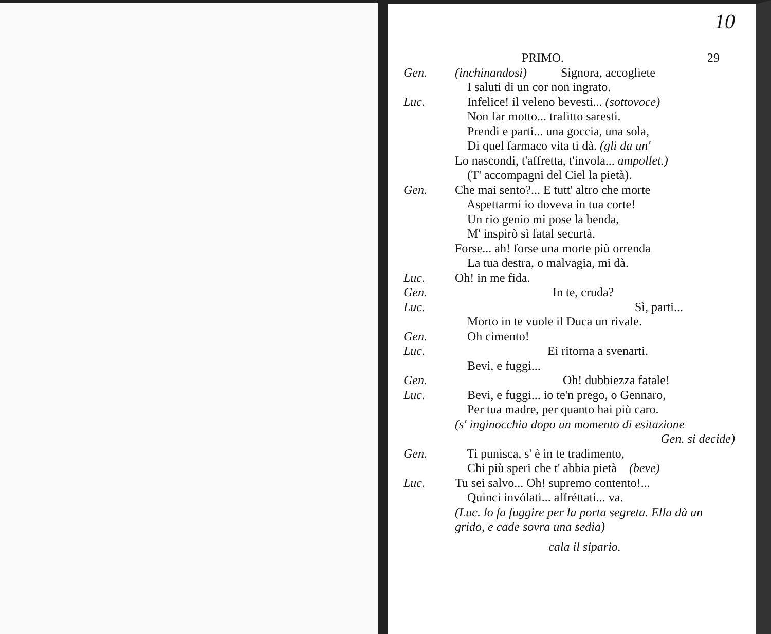10
PRIMO. 29
Gen. (inchinandosi) Signora, accogliete
I saluti di un cor non ingrato.
Luc. Infelice! il veleno bevesti... (sottovoce)
Non far motto... trafitto saresti.
Prendi e parti... una goccia, una sola,
Di quel farmaco vita ti dà. (gli da un'
Lo nascondi, t'affretta, t'invola... ampollet.)
(T' accompagni del Ciel la pietà).
Gen. Che mai sento?... E tutt' altro che morte
Aspettarmi io doveva in tua corte!
Un rio genio mi pose la benda,
M' inspirò sì fatal securtà.
Forse... ah! forse una morte più orrenda
La tua destra, o malvagia, mi dà.
Luc. Oh! in me fida.
Gen. In te, cruda?
Luc. Sì, parti...
Morto in te vuole il Duca un rivale.
Gen. Oh cimento!
Luc. Ei ritorna a svenarti.
Bevi, e fuggi...
Gen. Oh! dubbiezza fatale!
Luc. Bevi, e fuggi... io te'n prego, o Gennaro,
Per tua madre, per quanto hai più caro.
(s' inginocchia dopo un momento di esitazione
Gen. si decide)
Gen. Ti punisca, s' è in te tradimento,
Chi più speri che t' abbia pietà (beve)
Luc. Tu sei salvo... Oh! supremo contento!...
Quinci invólati... affréttati... va.
(Luc. lo fa fuggire per la porta segreta. Ella dà un grido, e cade sovra una sedia)
cala il sipario.